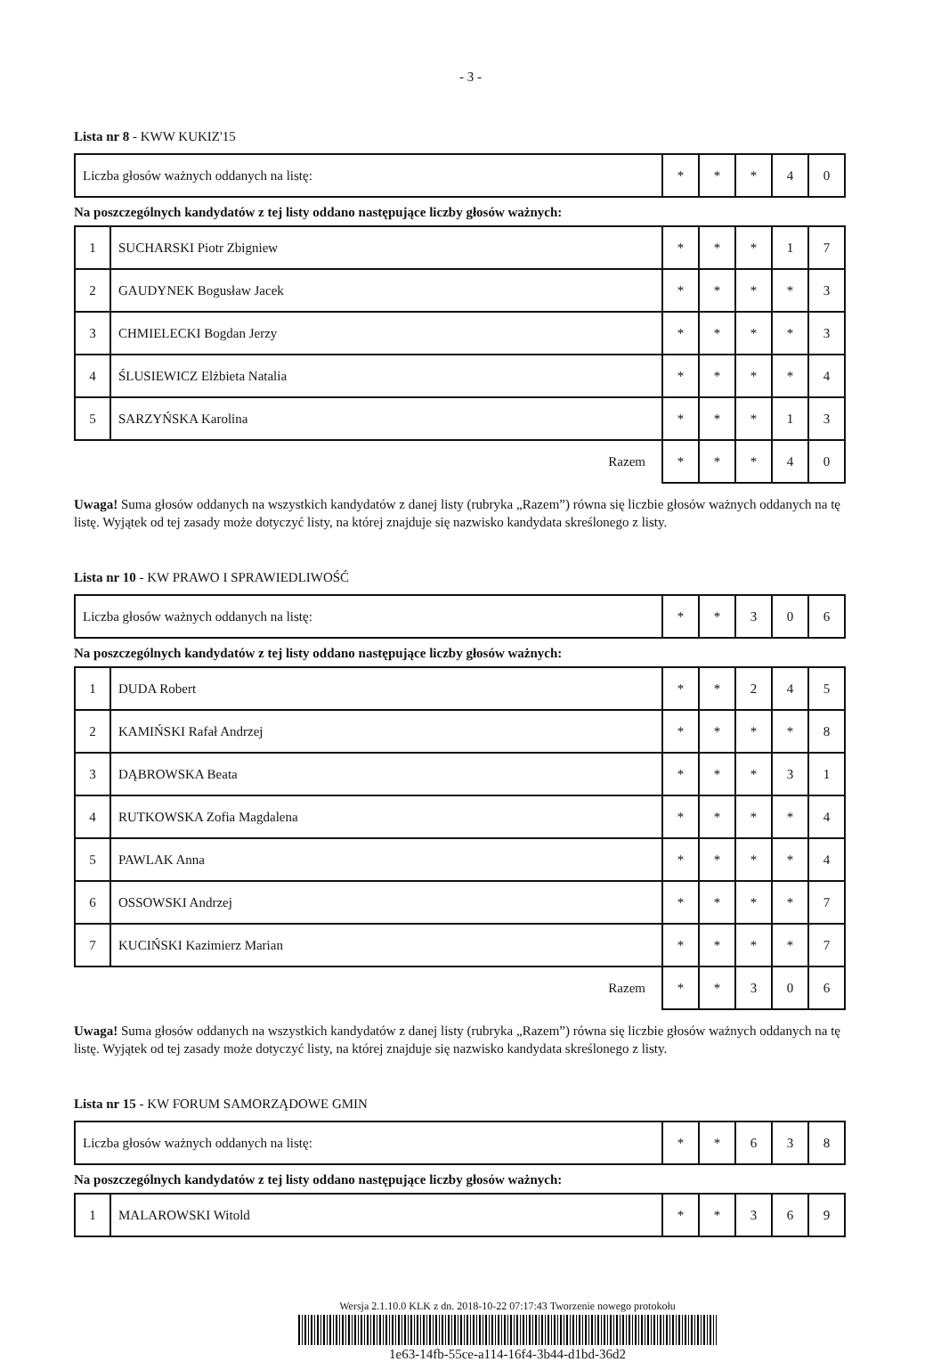- 3 -
Lista nr 8 - KWW KUKIZ'15
| Liczba głosów ważnych oddanych na listę: | * | * | * | 4 | 0 |
Na poszczególnych kandydatów z tej listy oddano następujące liczby głosów ważnych:
| 1 | SUCHARSKI Piotr Zbigniew | * | * | * | 1 | 7 |
| 2 | GAUDYNEK Bogusław Jacek | * | * | * | * | 3 |
| 3 | CHMIELECKI Bogdan Jerzy | * | * | * | * | 3 |
| 4 | ŚLUSIEWICZ Elżbieta Natalia | * | * | * | * | 4 |
| 5 | SARZYŃSKA Karolina | * | * | * | 1 | 3 |
| Razem | | * | * | * | 4 | 0 |
Uwaga! Suma głosów oddanych na wszystkich kandydatów z danej listy (rubryka „Razem”) równa się liczbie głosów ważnych oddanych na tę listę. Wyjątek od tej zasady może dotyczyć listy, na której znajduje się nazwisko kandydata skreślonego z listy.
Lista nr 10 - KW PRAWO I SPRAWIEDLIWOŚĆ
| Liczba głosów ważnych oddanych na listę: | * | * | 3 | 0 | 6 |
Na poszczególnych kandydatów z tej listy oddano następujące liczby głosów ważnych:
| 1 | DUDA Robert | * | * | 2 | 4 | 5 |
| 2 | KAMIŃSKI Rafał Andrzej | * | * | * | * | 8 |
| 3 | DĄBROWSKA Beata | * | * | * | 3 | 1 |
| 4 | RUTKOWSKA Zofia Magdalena | * | * | * | * | 4 |
| 5 | PAWLAK Anna | * | * | * | * | 4 |
| 6 | OSSOWSKI Andrzej | * | * | * | * | 7 |
| 7 | KUCIŃSKI Kazimierz Marian | * | * | * | * | 7 |
| Razem | | * | * | 3 | 0 | 6 |
Uwaga! Suma głosów oddanych na wszystkich kandydatów z danej listy (rubryka „Razem”) równa się liczbie głosów ważnych oddanych na tę listę. Wyjątek od tej zasady może dotyczyć listy, na której znajduje się nazwisko kandydata skreślonego z listy.
Lista nr 15 - KW FORUM SAMORZĄDOWE GMIN
| Liczba głosów ważnych oddanych na listę: | * | * | 6 | 3 | 8 |
Na poszczególnych kandydatów z tej listy oddano następujące liczby głosów ważnych:
| 1 | MALAROWSKI Witold | * | * | 3 | 6 | 9 |
Wersja 2.1.10.0 KLK z dn. 2018-10-22 07:17:43 Tworzenie nowego protokołu
1e63-14fb-55ce-a114-16f4-3b44-d1bd-36d2